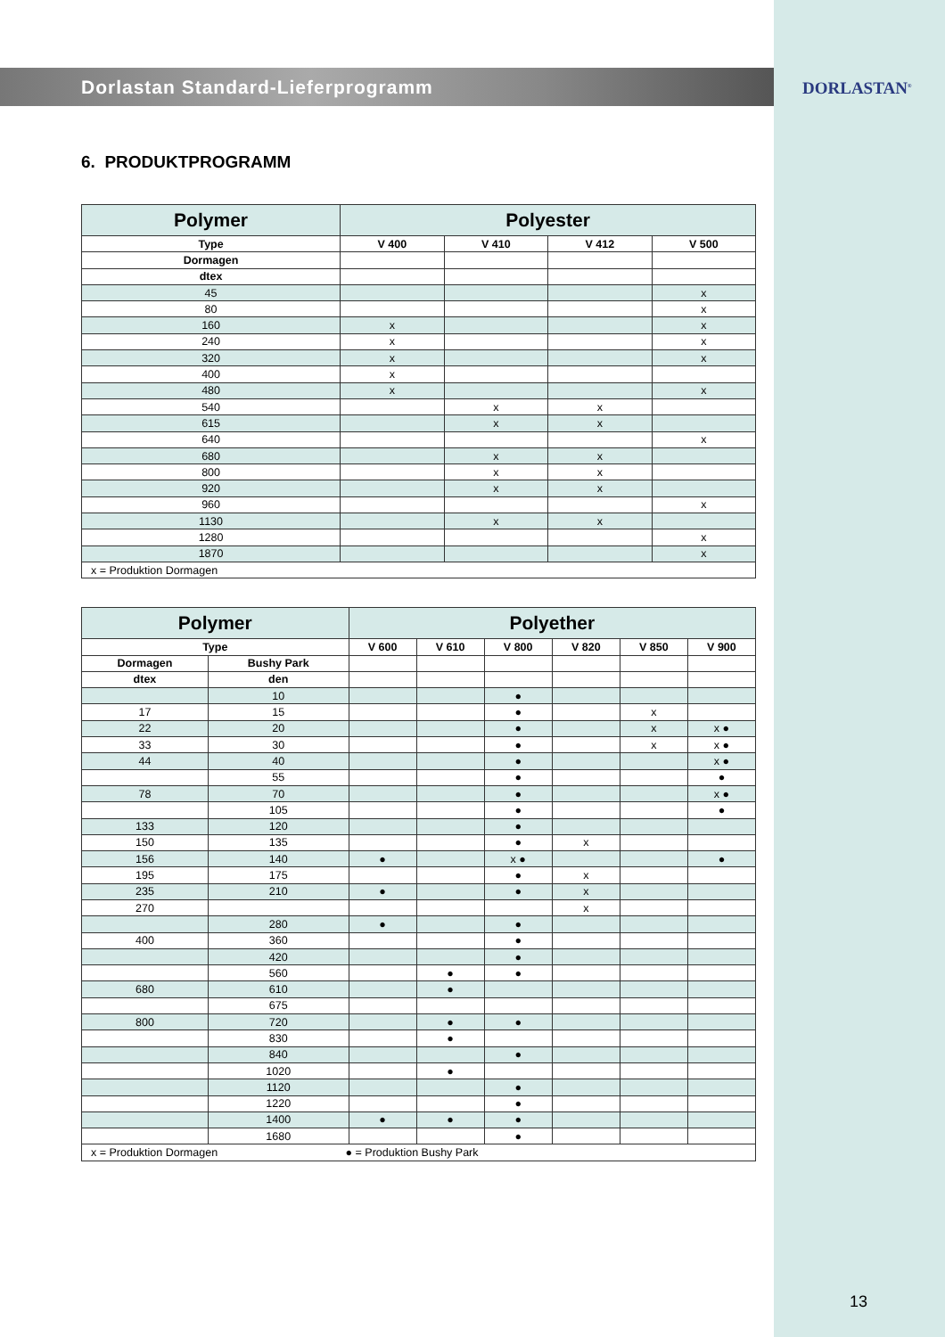DORLASTAN<sup>®</sup>
Dorlastan Standard-Lieferprogramm
6. PRODUKTPROGRAMM
| Polymer | Polyester | | | |
| --- | --- | --- | --- | --- |
| Type | V 400 | V 410 | V 412 | V 500 |
| Dormagen | | | | |
| dtex | | | | |
| 45 | | | | x |
| 80 | | | | x |
| 160 | x | | | x |
| 240 | x | | | x |
| 320 | x | | | x |
| 400 | x | | | |
| 480 | x | | | x |
| 540 | | x | x | |
| 615 | | x | x | |
| 640 | | | | x |
| 680 | | x | x | |
| 800 | | x | x | |
| 920 | | x | x | |
| 960 | | | | x |
| 1130 | | x | x | |
| 1280 | | | | x |
| 1870 | | | | x |
| x = Produktion Dormagen | | | | |
| Polymer | | Polyether | | | | | |
| --- | --- | --- | --- | --- | --- | --- | --- |
| Type | | V 600 | V 610 | V 800 | V 820 | V 850 | V 900 |
| Dormagen | Bushy Park | | | | | | |
| dtex | den | | | | | | |
| | 10 | | | ● | | | |
| 17 | 15 | | | ● | | x | |
| 22 | 20 | | | ● | | x | x ● |
| 33 | 30 | | | ● | | x | x ● |
| 44 | 40 | | | ● | | | x ● |
| | 55 | | | ● | | | ● |
| 78 | 70 | | | ● | | | x ● |
| | 105 | | | ● | | | ● |
| 133 | 120 | | | ● | | | |
| 150 | 135 | | | ● | x | | |
| 156 | 140 | ● | | x ● | | | ● |
| 195 | 175 | | | ● | x | | |
| 235 | 210 | ● | | ● | x | | |
| 270 | | | | | x | | |
| | 280 | ● | | ● | | | |
| 400 | 360 | | | ● | | | |
| | 420 | | | ● | | | |
| | 560 | | ● | ● | | | |
| 680 | 610 | | ● | | | | |
| | 675 | | | | | | |
| 800 | 720 | | ● | ● | | | |
| | 830 | | ● | | | | |
| | 840 | | | ● | | | |
| | 1020 | | ● | | | | |
| | 1120 | | | ● | | | |
| | 1220 | | | ● | | | |
| | 1400 | ● | ● | ● | | | |
| | 1680 | | | ● | | | |
| x = Produktion Dormagen ● = Produktion Bushy Park | | | | | | | |
13